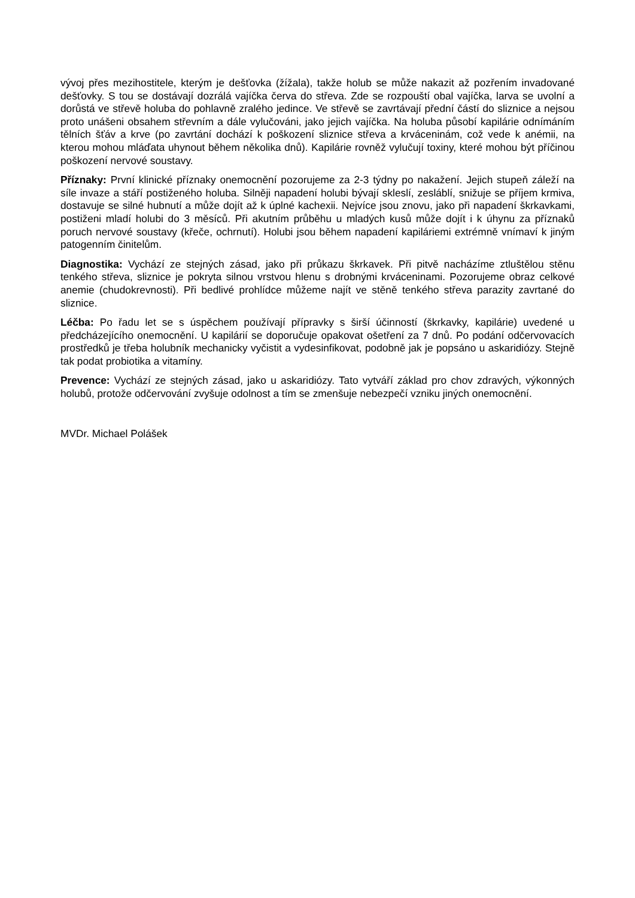vývoj přes mezihostitele, kterým je dešťovka (žížala), takže holub se může nakazit až pozřením invadované dešťovky. S tou se dostávají dozrálá vajíčka červa do střeva. Zde se rozpouští obal vajíčka, larva se uvolní a dorůstá ve střevě holuba do pohlavně zralého jedince. Ve střevě se zavrtávají přední částí do sliznice a nejsou proto unášeni obsahem střevním a dále vylučováni, jako jejich vajíčka. Na holuba působí kapilárie odnímáním tělních šťáv a krve (po zavrtání dochází k poškození sliznice střeva a krváceninám, což vede k anémii, na kterou mohou mláďata uhynout během několika dnů). Kapilárie rovněž vylučují toxiny, které mohou být příčinou poškození nervové soustavy.
Příznaky: První klinické příznaky onemocnění pozorujeme za 2-3 týdny po nakažení. Jejich stupeň záleží na síle invaze a stáří postiženého holuba. Silněji napadení holubi bývají skleslí, zesláblí, snižuje se příjem krmiva, dostavuje se silné hubnutí a může dojít až k úplné kachexii. Nejvíce jsou znovu, jako při napadení škrkavkami, postiženi mladí holubi do 3 měsíců. Při akutním průběhu u mladých kusů může dojít i k úhynu za příznaků poruch nervové soustavy (křeče, ochrnutí). Holubi jsou během napadení kapiláriemi extrémně vnímaví k jiným patogenním činitelům.
Diagnostika: Vychází ze stejných zásad, jako při průkazu škrkavek. Při pitvě nacházíme ztluštělou stěnu tenkého střeva, sliznice je pokryta silnou vrstvou hlenu s drobnými krváceninami. Pozorujeme obraz celkové anemie (chudokrevnosti). Při bedlivé prohlídce můžeme najít ve stěně tenkého střeva parazity zavrtané do sliznice.
Léčba: Po řadu let se s úspěchem používají přípravky s širší účinností (škrkavky, kapilárie) uvedené u předcházejícího onemocnění. U kapilárií se doporučuje opakovat ošetření za 7 dnů. Po podání odčervovacích prostředků je třeba holubník mechanicky vyčistit a vydesinfikovat, podobně jak je popsáno u askaridiózy. Stejně tak podat probiotika a vitamíny.
Prevence: Vychází ze stejných zásad, jako u askaridiózy. Tato vytváří základ pro chov zdravých, výkonných holubů, protože odčervování zvyšuje odolnost a tím se zmenšuje nebezpečí vzniku jiných onemocnění.
MVDr. Michael Polášek